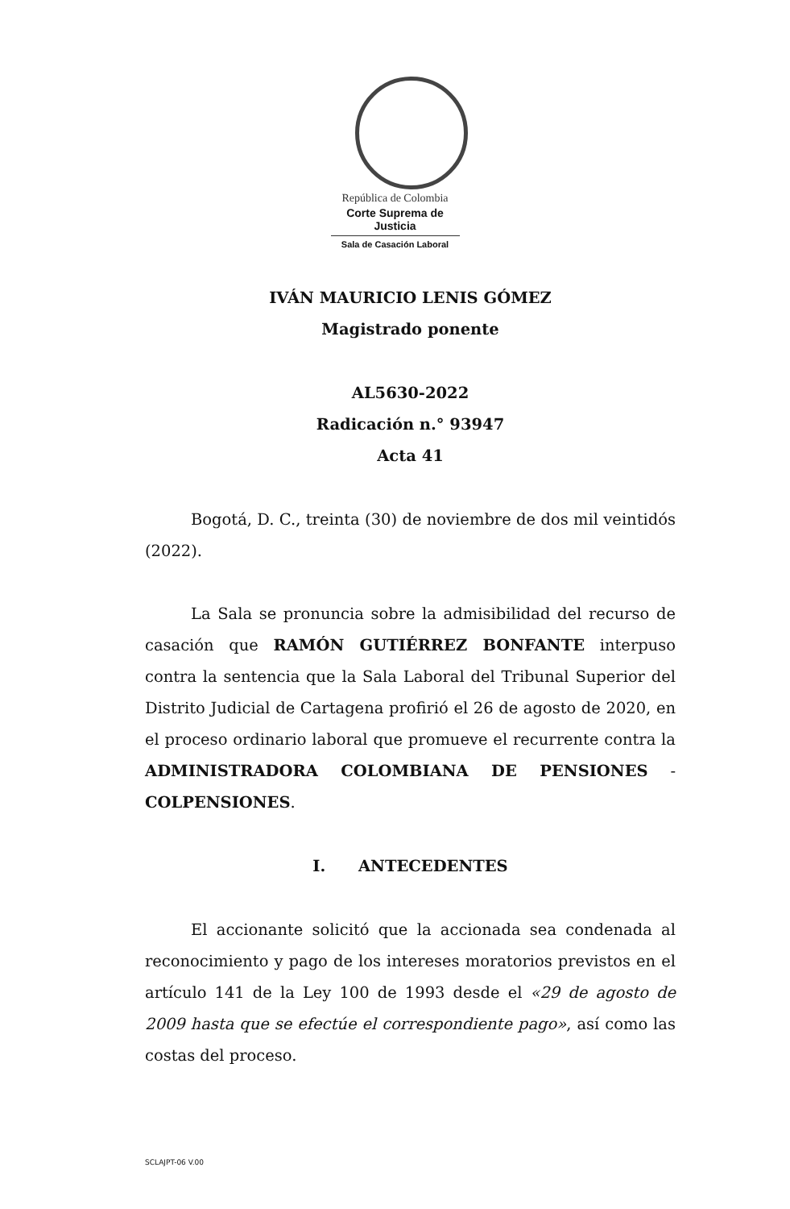República de Colombia
Corte Suprema de Justicia
Sala de Casación Laboral
IVÁN MAURICIO LENIS GÓMEZ
Magistrado ponente
AL5630-2022
Radicación n.° 93947
Acta 41
Bogotá, D. C., treinta (30) de noviembre de dos mil veintidós (2022).
La Sala se pronuncia sobre la admisibilidad del recurso de casación que RAMÓN GUTIÉRREZ BONFANTE interpuso contra la sentencia que la Sala Laboral del Tribunal Superior del Distrito Judicial de Cartagena profirió el 26 de agosto de 2020, en el proceso ordinario laboral que promueve el recurrente contra la ADMINISTRADORA COLOMBIANA DE PENSIONES - COLPENSIONES.
I. ANTECEDENTES
El accionante solicitó que la accionada sea condenada al reconocimiento y pago de los intereses moratorios previstos en el artículo 141 de la Ley 100 de 1993 desde el «29 de agosto de 2009 hasta que se efectúe el correspondiente pago», así como las costas del proceso.
SCLAJPT-06 V.00